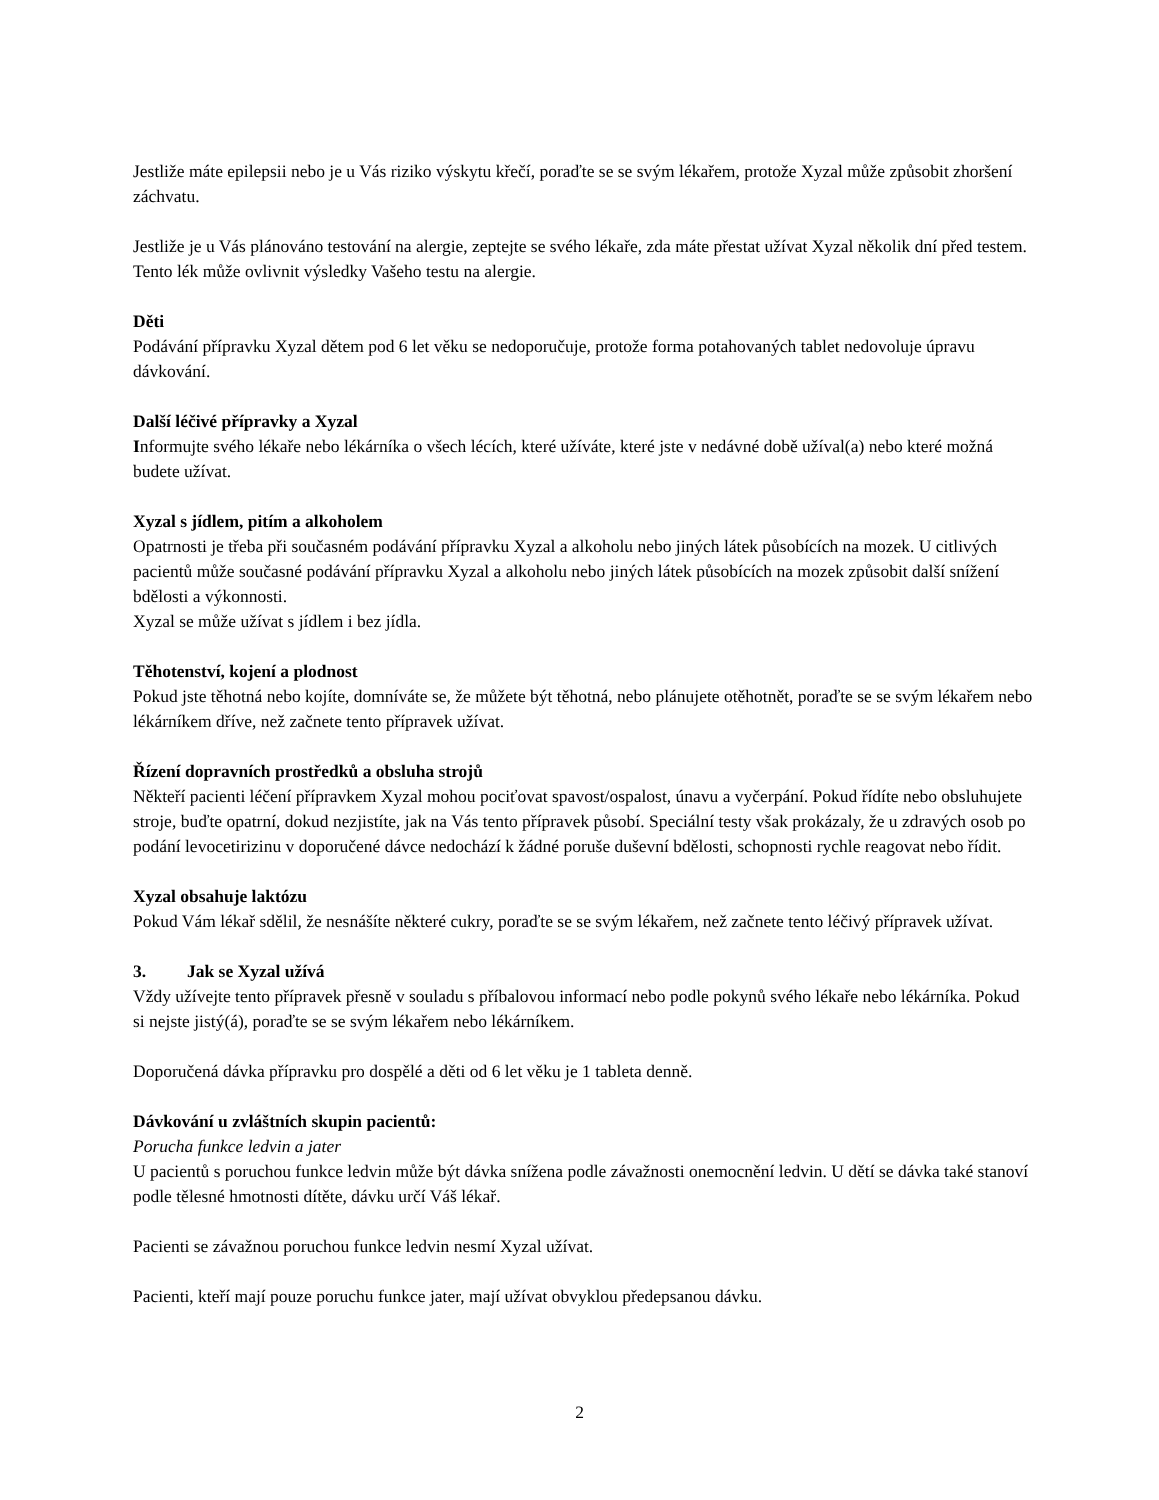Jestliže máte epilepsii nebo je u Vás riziko výskytu křečí, poraďte se se svým lékařem, protože Xyzal může způsobit zhoršení záchvatu.
Jestliže je u Vás plánováno testování na alergie, zeptejte se svého lékaře, zda máte přestat užívat Xyzal několik dní před testem. Tento lék může ovlivnit výsledky Vašeho testu na alergie.
Děti
Podávání přípravku Xyzal dětem pod 6 let věku se nedoporučuje, protože forma potahovaných tablet nedovoluje úpravu dávkování.
Další léčivé přípravky a Xyzal
Informujte svého lékaře nebo lékárníka o všech lécích, které užíváte, které jste v nedávné době užíval(a) nebo které možná budete užívat.
Xyzal s jídlem, pitím a alkoholem
Opatrnosti je třeba při současném podávání přípravku Xyzal a alkoholu nebo jiných látek působících na mozek. U citlivých pacientů může současné podávání přípravku Xyzal a alkoholu nebo jiných látek působících na mozek způsobit další snížení bdělosti a výkonnosti.
Xyzal se může užívat s jídlem i bez jídla.
Těhotenství, kojení a plodnost
Pokud jste těhotná nebo kojíte, domníváte se, že můžete být těhotná, nebo plánujete otěhotnět, poraďte se se svým lékařem nebo lékárníkem dříve, než začnete tento přípravek užívat.
Řízení dopravních prostředků a obsluha strojů
Někteří pacienti léčení přípravkem Xyzal mohou pociťovat spavost/ospalost, únavu a vyčerpání. Pokud řídíte nebo obsluhujete stroje, buďte opatrní, dokud nezjistíte, jak na Vás tento přípravek působí. Speciální testy však prokázaly, že u zdravých osob po podání levocetirizinu v doporučené dávce nedochází k žádné poruše duševní bdělosti, schopnosti rychle reagovat nebo řídit.
Xyzal obsahuje laktózu
Pokud Vám lékař sdělil, že nesnášíte některé cukry, poraďte se se svým lékařem, než začnete tento léčivý přípravek užívat.
3. Jak se Xyzal užívá
Vždy užívejte tento přípravek přesně v souladu s příbalovou informací nebo podle pokynů svého lékaře nebo lékárníka. Pokud si nejste jistý(á), poraďte se se svým lékařem nebo lékárníkem.
Doporučená dávka přípravku pro dospělé a děti od 6 let věku je 1 tableta denně.
Dávkování u zvláštních skupin pacientů:
Porucha funkce ledvin a jater
U pacientů s poruchou funkce ledvin může být dávka snížena podle závažnosti onemocnění ledvin. U dětí se dávka také stanoví podle tělesné hmotnosti dítěte, dávku určí Váš lékař.
Pacienti se závažnou poruchou funkce ledvin nesmí Xyzal užívat.
Pacienti, kteří mají pouze poruchu funkce jater, mají užívat obvyklou předepsanou dávku.
2